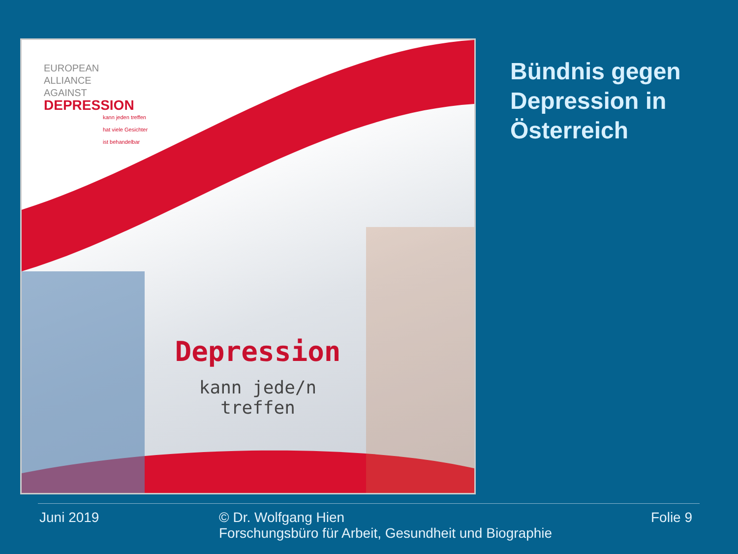EUROPEAN
ALLIANCE
AGAINST
DEPRESSION
kann jeden treffen
hat viele Gesichter
ist behandelbar
Depression
kann jede/n
treffen
Bündnis gegen
Depression in
Österreich
Juni 2019
© Dr. Wolfgang Hien
Forschungsbüro für Arbeit, Gesundheit und Biographie
Folie 9